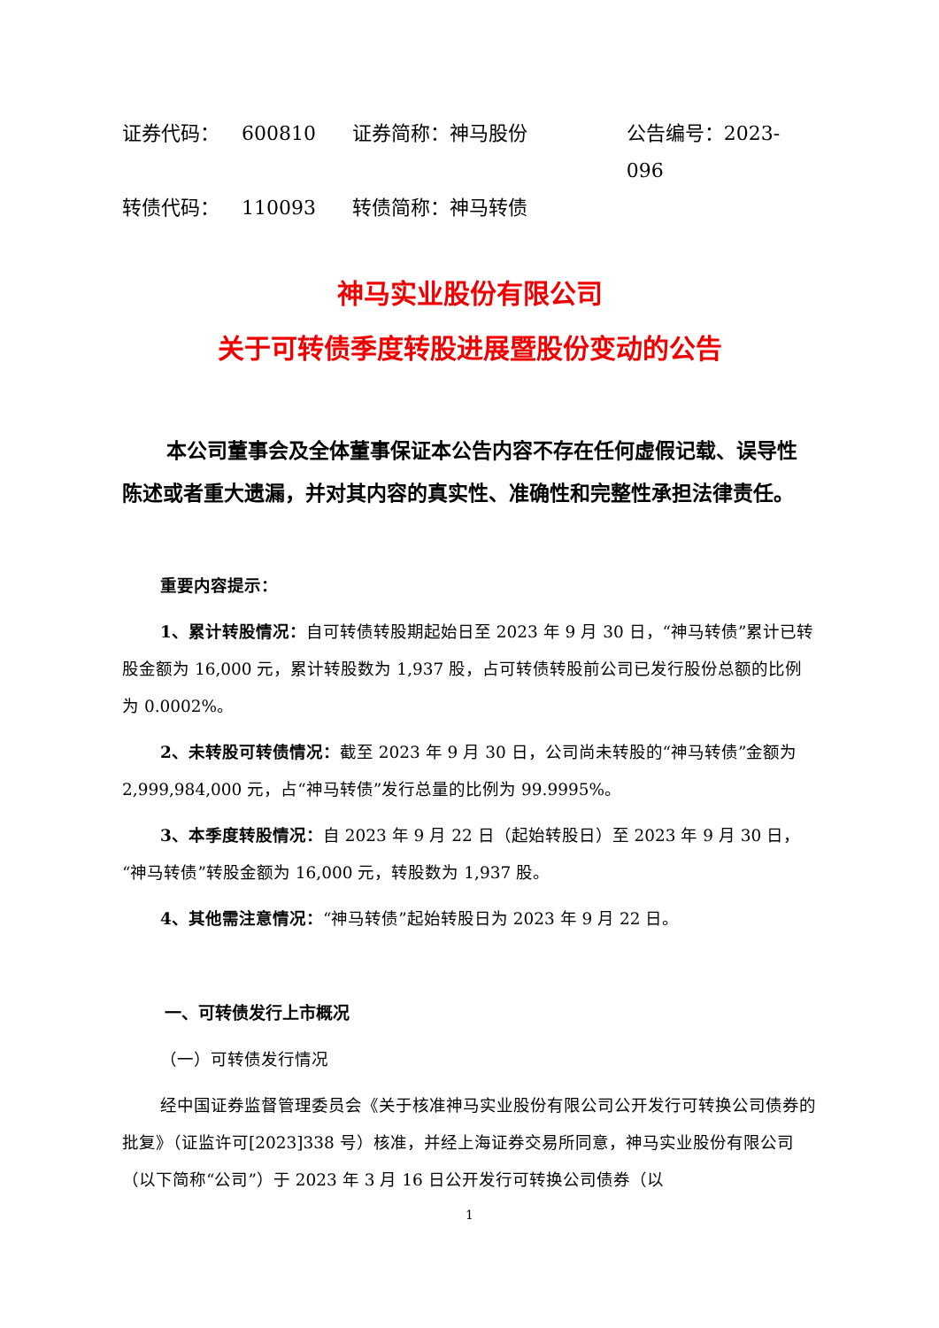证券代码： 600810 证券简称：神马股份 公告编号：2023-096
转债代码： 110093 转债简称：神马转债
神马实业股份有限公司
关于可转债季度转股进展暨股份变动的公告
本公司董事会及全体董事保证本公告内容不存在任何虚假记载、误导性陈述或者重大遗漏，并对其内容的真实性、准确性和完整性承担法律责任。
重要内容提示：
1、累计转股情况：自可转债转股期起始日至 2023 年 9 月 30 日，“神马转债”累计已转股金额为 16,000 元，累计转股数为 1,937 股，占可转债转股前公司已发行股份总额的比例为 0.0002%。
2、未转股可转债情况：截至 2023 年 9 月 30 日，公司尚未转股的“神马转债”金额为 2,999,984,000 元，占“神马转债”发行总量的比例为 99.9995%。
3、本季度转股情况：自 2023 年 9 月 22 日（起始转股日）至 2023 年 9 月 30 日，“神马转债”转股金额为 16,000 元，转股数为 1,937 股。
4、其他需注意情况：“神马转债”起始转股日为 2023 年 9 月 22 日。
一、可转债发行上市概况
（一）可转债发行情况
经中国证券监督管理委员会《关于核准神马实业股份有限公司公开发行可转换公司债券的批复》（证监许可[2023]338 号）核准，并经上海证券交易所同意，神马实业股份有限公司（以下简称“公司”）于 2023 年 3 月 16 日公开发行可转换公司债券（以
1